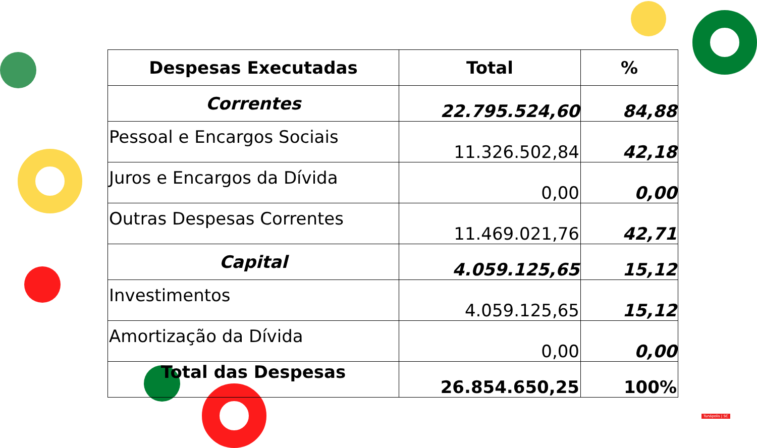| Despesas Executadas | Total | % |
| --- | --- | --- |
| Correntes | 22.795.524,60 | 84,88 |
| Pessoal e Encargos Sociais | 11.326.502,84 | 42,18 |
| Juros e Encargos da Dívida | 0,00 | 0,00 |
| Outras Despesas Correntes | 11.469.021,76 | 42,71 |
| Capital | 4.059.125,65 | 15,12 |
| Investimentos | 4.059.125,65 | 15,12 |
| Amortização da Dívida | 0,00 | 0,00 |
| Total das Despesas | 26.854.650,25 | 100% |
Tunápolis | SC